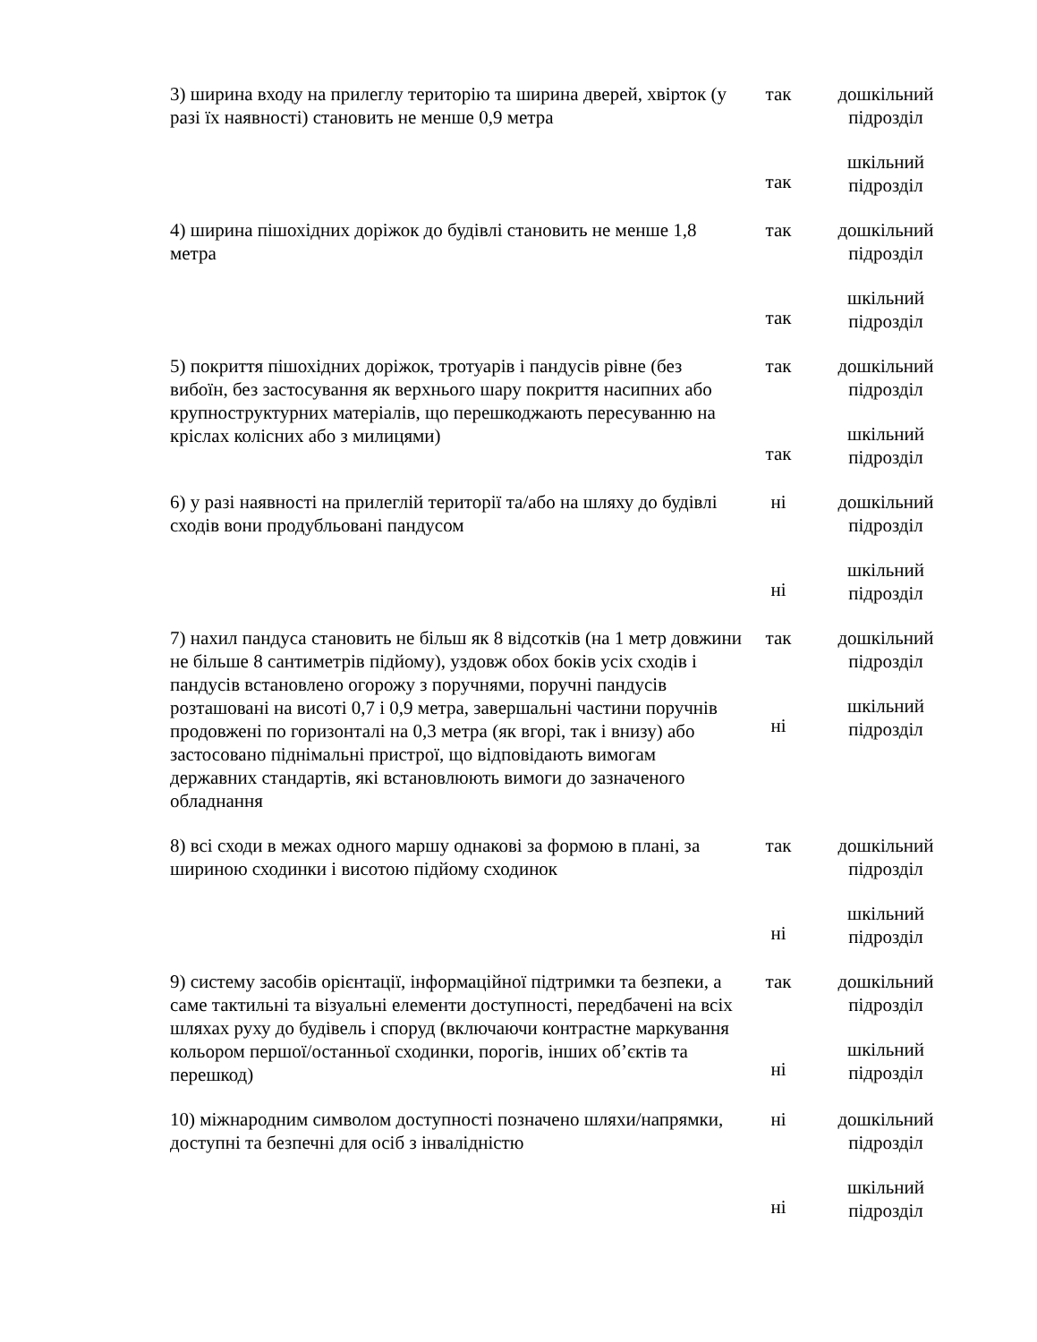| 3) ширина входу на прилеглу територію та ширина дверей, хвірток (у разі їх наявності) становить не менше 0,9 метра | так так | дошкільний підрозділ шкільний підрозділ |
| 4) ширина пішохідних доріжок до будівлі становить не менше 1,8 метра | так так | дошкільний підрозділ шкільний підрозділ |
| 5) покриття пішохідних доріжок, тротуарів і пандусів рівне (без вибоїн, без застосування як верхнього шару покриття насипних або крупноструктурних матеріалів, що перешкоджають пересуванню на кріслах колісних або з милицями) | так так | дошкільний підрозділ шкільний підрозділ |
| 6) у разі наявності на прилеглій території та/або на шляху до будівлі сходів вони продубльовані пандусом | ні ні | дошкільний підрозділ шкільний підрозділ |
| 7) нахил пандуса становить не більш як 8 відсотків (на 1 метр довжини не більше 8 сантиметрів підйому), уздовж обох боків усіх сходів і пандусів встановлено огорожу з поручнями, поручні пандусів розташовані на висоті 0,7 і 0,9 метра, завершальні частини поручнів продовжені по горизонталі на 0,3 метра (як вгорі, так і внизу) або застосовано піднімальні пристрої, що відповідають вимогам державних стандартів, які встановлюють вимоги до зазначеного обладнання | так ні | дошкільний підрозділ шкільний підрозділ |
| 8) всі сходи в межах одного маршу однакові за формою в плані, за шириною сходинки і висотою підйому сходинок | так ні | дошкільний підрозділ шкільний підрозділ |
| 9) систему засобів орієнтації, інформаційної підтримки та безпеки, а саме тактильні та візуальні елементи доступності, передбачені на всіх шляхах руху до будівель і споруд (включаючи контрастне маркування кольором першої/останньої сходинки, порогів, інших об’єктів та перешкод) | так ні | дошкільний підрозділ шкільний підрозділ |
| 10) міжнародним символом доступності позначено шляхи/напрямки, доступні та безпечні для осіб з інвалідністю | ні ні | дошкільний підрозділ шкільний підрозділ |